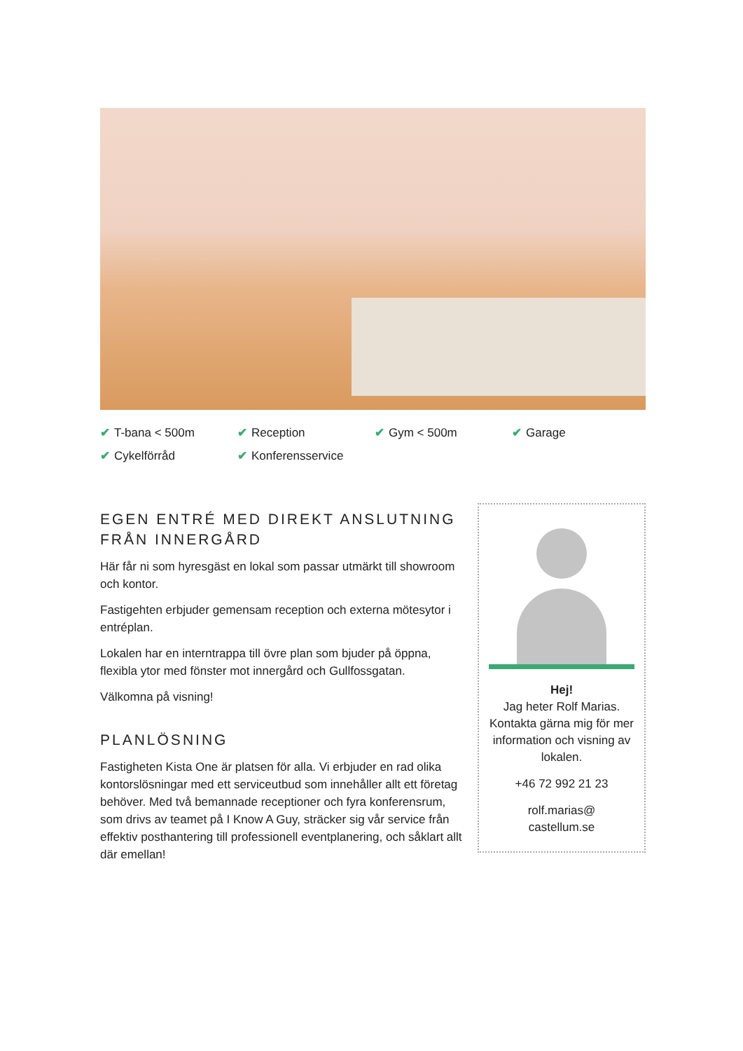✔ T-bana < 500m
✔ Reception
✔ Gym < 500m
✔ Garage
✔ Cykelförråd
✔ Konferensservice
EGEN ENTRÉ MED DIREKT ANSLUTNING FRÅN INNERGÅRD
Här får ni som hyresgäst en lokal som passar utmärkt till showroom och kontor.
Fastigehten erbjuder gemensam reception och externa mötesytor i entréplan.
Lokalen har en interntrappa till övre plan som bjuder på öppna, flexibla ytor med fönster mot innergård och Gullfossgatan.
Välkomna på visning!
PLANLÖSNING
Fastigheten Kista One är platsen för alla. Vi erbjuder en rad olika kontorslösningar med ett serviceutbud som innehåller allt ett företag behöver. Med två bemannade receptioner och fyra konferensrum, som drivs av teamet på I Know A Guy, sträcker sig vår service från effektiv posthantering till professionell eventplanering, och såklart allt där emellan!
Hej!
Jag heter Rolf Marias. Kontakta gärna mig för mer information och visning av lokalen.
+46 72 992 21 23
rolf.marias@
castellum.se